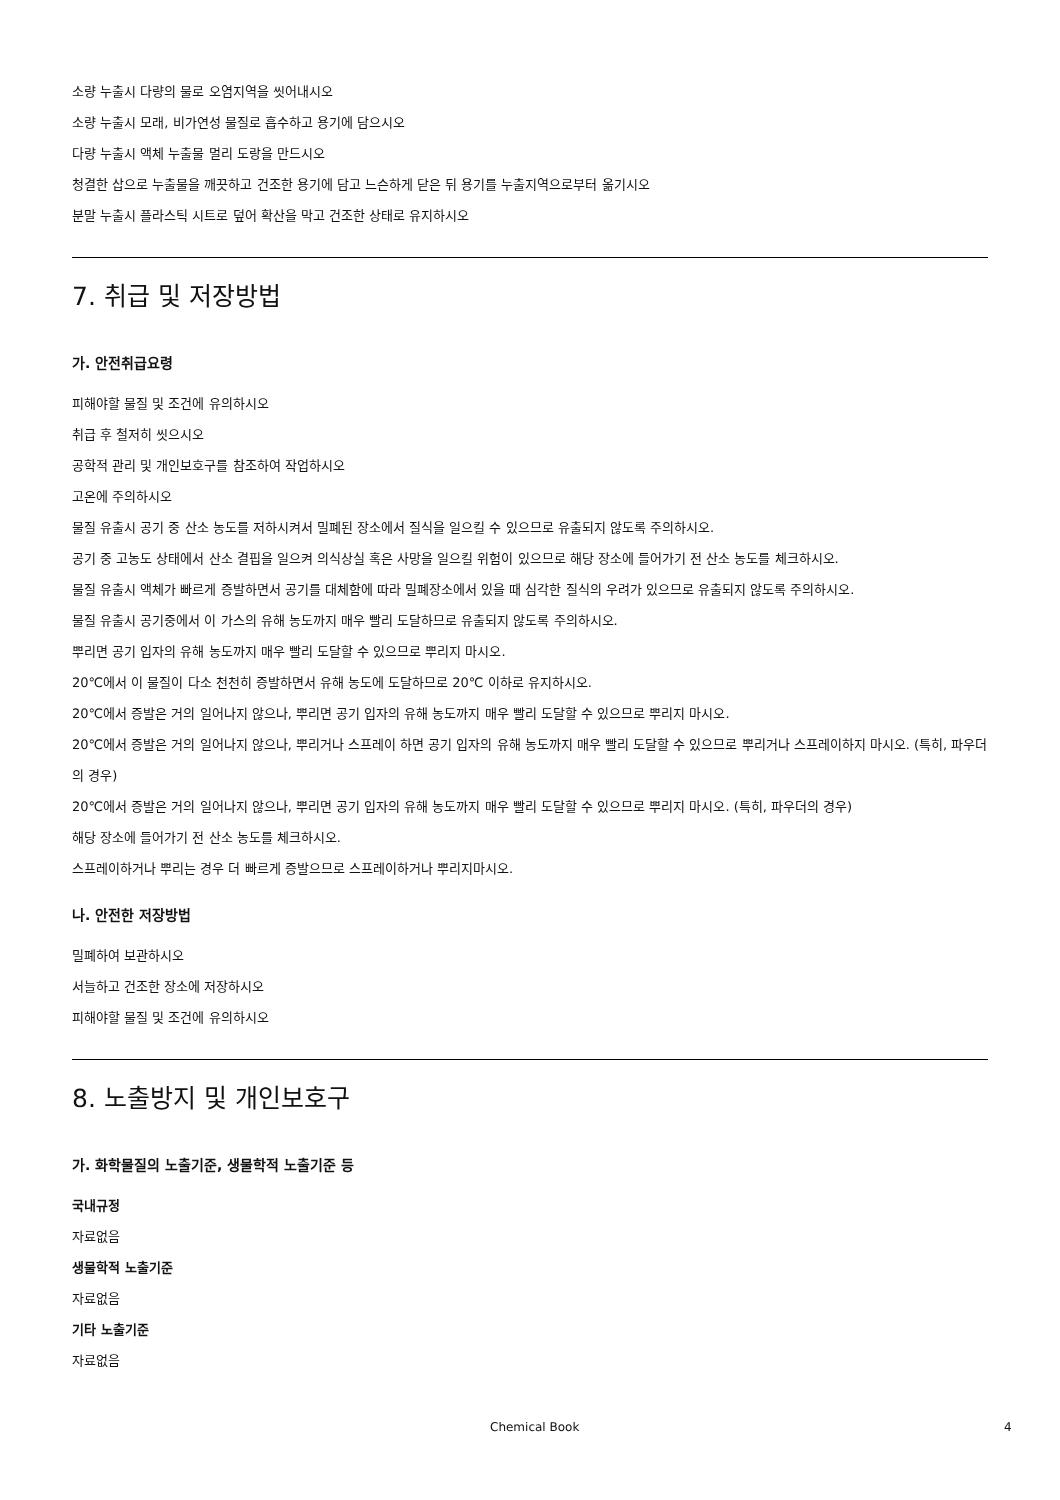소량 누출시 다량의 물로 오염지역을 씻어내시오
소량 누출시 모래, 비가연성 물질로 흡수하고 용기에 담으시오
다량 누출시 액체 누출물 멀리 도랑을 만드시오
청결한 삽으로 누출물을 깨끗하고 건조한 용기에 담고 느슨하게 닫은 뒤 용기를 누출지역으로부터 옮기시오
분말 누출시 플라스틱 시트로 덮어 확산을 막고 건조한 상태로 유지하시오
7. 취급 및 저장방법
가. 안전취급요령
피해야할 물질 및 조건에 유의하시오
취급 후 철저히 씻으시오
공학적 관리 및 개인보호구를 참조하여 작업하시오
고온에 주의하시오
물질 유출시 공기 중 산소 농도를 저하시켜서 밀폐된 장소에서 질식을 일으킬 수 있으므로 유출되지 않도록 주의하시오.
공기 중 고농도 상태에서 산소 결핍을 일으켜 의식상실 혹은 사망을 일으킬 위험이 있으므로 해당 장소에 들어가기 전 산소 농도를 체크하시오.
물질 유출시 액체가 빠르게 증발하면서 공기를 대체함에 따라 밀폐장소에서 있을 때 심각한 질식의 우려가 있으므로 유출되지 않도록 주의하시오.
물질 유출시 공기중에서 이 가스의 유해 농도까지 매우 빨리 도달하므로 유출되지 않도록 주의하시오.
뿌리면 공기 입자의 유해 농도까지 매우 빨리 도달할 수 있으므로 뿌리지 마시오.
20℃에서 이 물질이 다소 천천히 증발하면서 유해 농도에 도달하므로 20℃ 이하로 유지하시오.
20℃에서 증발은 거의 일어나지 않으나, 뿌리면 공기 입자의 유해 농도까지 매우 빨리 도달할 수 있으므로 뿌리지 마시오.
20℃에서 증발은 거의 일어나지 않으나, 뿌리거나 스프레이 하면 공기 입자의 유해 농도까지 매우 빨리 도달할 수 있으므로 뿌리거나 스프레이하지 마시오. (특히, 파우더의 경우)
20℃에서 증발은 거의 일어나지 않으나, 뿌리면 공기 입자의 유해 농도까지 매우 빨리 도달할 수 있으므로 뿌리지 마시오. (특히, 파우더의 경우)
해당 장소에 들어가기 전 산소 농도를 체크하시오.
스프레이하거나 뿌리는 경우 더 빠르게 증발으므로 스프레이하거나 뿌리지마시오.
나. 안전한 저장방법
밀폐하여 보관하시오
서늘하고 건조한 장소에 저장하시오
피해야할 물질 및 조건에 유의하시오
8. 노출방지 및 개인보호구
가. 화학물질의 노출기준, 생물학적 노출기준 등
국내규정
자료없음
생물학적 노출기준
자료없음
기타 노출기준
자료없음
Chemical Book 4